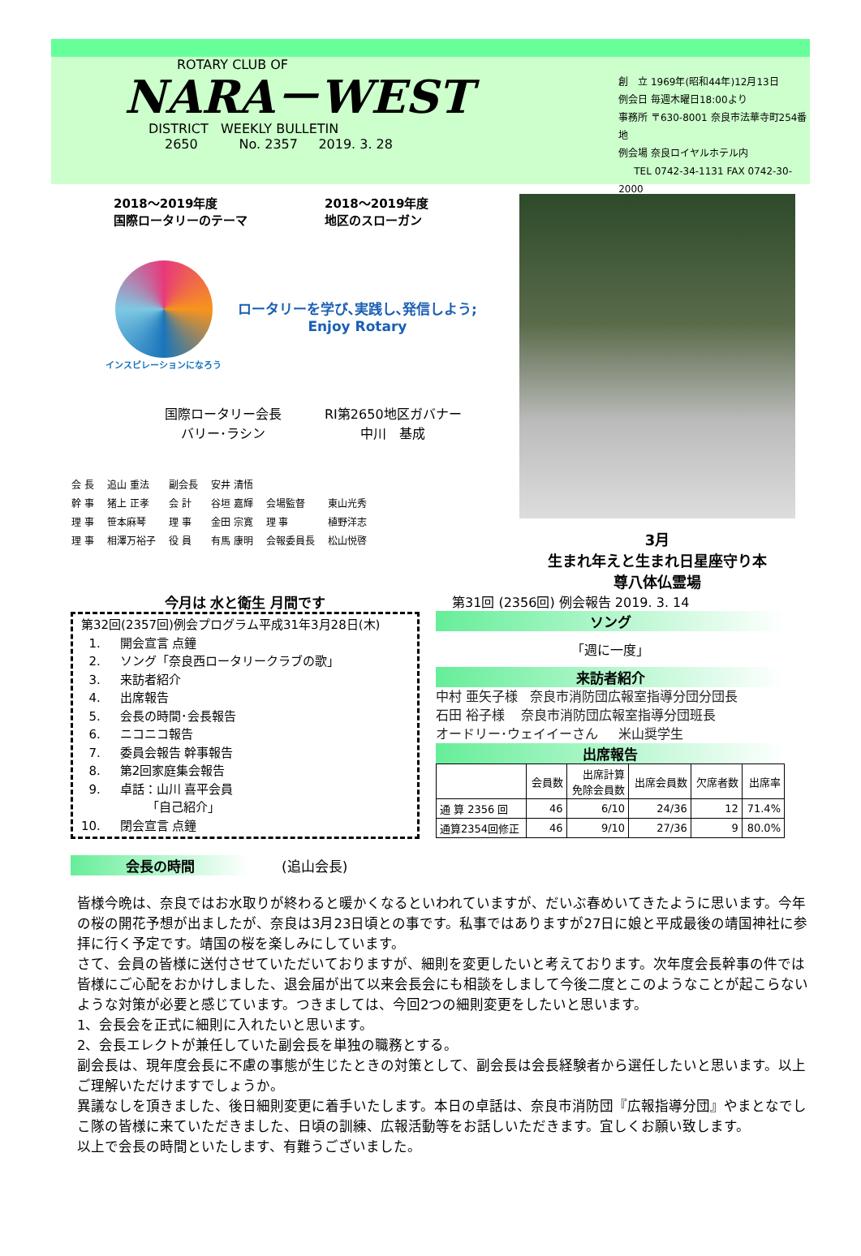ROTARY CLUB OF
NARA－WEST
DISTRICT WEEKLY BULLETIN
2650 No. 2357 2019. 3. 28
創　立 1969年(昭和44年)12月13日
例会日 毎週木曜日18:00より
事務所 〒630-8001 奈良市法華寺町254番地
例会場 奈良ロイヤルホテル内
TEL 0742-34-1131 FAX 0742-30-2000
2018～2019年度
国際ロータリーのテーマ
2018～2019年度
地区のスローガン
インスピレーションになろう
ロータリーを学び､実践し､発信しよう;
Enjoy Rotary
国際ロータリー会長
バリー･ラシン
RI第2650地区ガバナー
中川　基成
| 会 長 | 追山 重法 | 副会長 | 安井 清悟 | | |
| 幹 事 | 猪上 正孝 | 会 計 | 谷垣 嘉輝 | 会場監督 | 東山光秀 |
| 理 事 | 笹本麻琴 | 理 事 | 金田 宗寛 | 理 事 | 植野洋志 |
| 理 事 | 相澤万裕子 | 役 員 | 有馬 康明 | 会報委員長 | 松山悦啓 |
3月
生まれ年えと生まれ日星座守り本
尊八体仏霊場
今月は 水と衛生 月間です
第32回(2357回)例会プログラム平成31年3月28日(木)
1. 開会宣言 点鐘
2. ソング「奈良西ロータリークラブの歌」
3. 来訪者紹介
4. 出席報告
5. 会長の時間･会長報告
6. ニコニコ報告
7. 委員会報告 幹事報告
8. 第2回家庭集会報告
9. 卓話：山川 喜平会員
「自己紹介」
10. 閉会宣言 点鐘
第31回 (2356回) 例会報告 2019. 3. 14
ソング
「週に一度」
来訪者紹介
中村 亜矢子様 奈良市消防団広報室指導分団分団長
石田 裕子様 奈良市消防団広報室指導分団班長
オードリー･ウェイイーさん 米山奨学生
出席報告
| | 会員数 | 出席計算 免除会員数 | 出席会員数 | 欠席者数 | 出席率 |
| --- | --- | --- | --- | --- | --- |
| 通 算 2356 回 | 46 | 6/10 | 24/36 | 12 | 71.4% |
| 通算2354回修正 | 46 | 9/10 | 27/36 | 9 | 80.0% |
会長の時間 (追山会長)
皆様今晩は、奈良ではお水取りが終わると暖かくなるといわれていますが、だいぶ春めいてきたように思います。今年の桜の開花予想が出ましたが、奈良は3月23日頃との事です。私事ではありますが27日に娘と平成最後の靖国神社に参拝に行く予定です。靖国の桜を楽しみにしています。
さて、会員の皆様に送付させていただいておりますが、細則を変更したいと考えております。次年度会長幹事の件では皆様にご心配をおかけしました、退会届が出て以来会長会にも相談をしまして今後二度とこのようなことが起こらないような対策が必要と感じています。つきましては、今回2つの細則変更をしたいと思います。
1、会長会を正式に細則に入れたいと思います。
2、会長エレクトが兼任していた副会長を単独の職務とする。
副会長は、現年度会長に不慮の事態が生じたときの対策として、副会長は会長経験者から選任したいと思います。以上ご理解いただけますでしょうか。
異議なしを頂きました、後日細則変更に着手いたします。本日の卓話は、奈良市消防団『広報指導分団』やまとなでしこ隊の皆様に来ていただきました、日頃の訓練、広報活動等をお話しいただきます。宜しくお願い致します。
以上で会長の時間といたします、有難うございました。